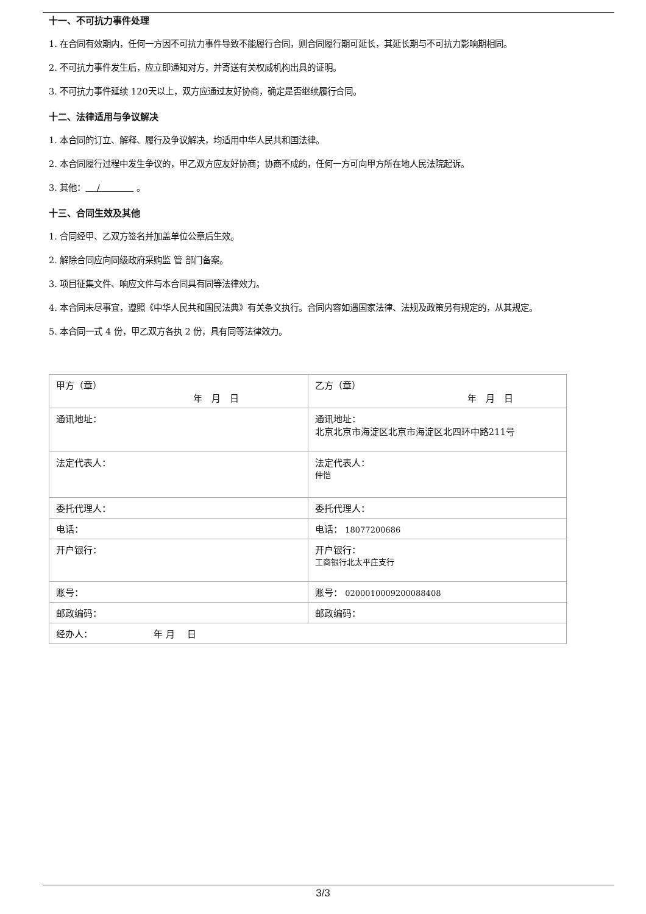十一、不可抗力事件处理
1. 在合同有效期内，任何一方因不可抗力事件导致不能履行合同，则合同履行期可延长，其延长期与不可抗力影响期相同。
2. 不可抗力事件发生后，应立即通知对方，并寄送有关权威机构出具的证明。
3. 不可抗力事件延续 120天以上，双方应通过友好协商，确定是否继续履行合同。
十二、法律适用与争议解决
1. 本合同的订立、解释、履行及争议解决，均适用中华人民共和国法律。
2. 本合同履行过程中发生争议的，甲乙双方应友好协商；协商不成的，任何一方可向甲方所在地人民法院起诉。
3. 其他： / 。
十三、合同生效及其他
1. 合同经甲、乙双方签名并加盖单位公章后生效。
2. 解除合同应向同级政府采购监 管 部门备案。
3. 项目征集文件、响应文件与本合同具有同等法律效力。
4. 本合同未尽事宜，遵照《中华人民共和国民法典》有关条文执行。合同内容如遇国家法律、法规及政策另有规定的，从其规定。
5. 本合同一式 4 份，甲乙双方各执 2 份，具有同等法律效力。
| 甲方（章） 年 月 日 | 乙方（章） 年 月 日 |
| 通讯地址： | 通讯地址： 北京北京市海淀区北京市海淀区北四环中路211号 |
| 法定代表人： | 法定代表人： 仲恺 |
| 委托代理人： | 委托代理人： |
| 电话： | 电话： 18077200686 |
| 开户银行： | 开户银行： 工商银行北太平庄支行 |
| 账号： | 账号： 0200010009200088408 |
| 邮政编码： | 邮政编码： |
| 经办人： 年 月 日 | |
3/3